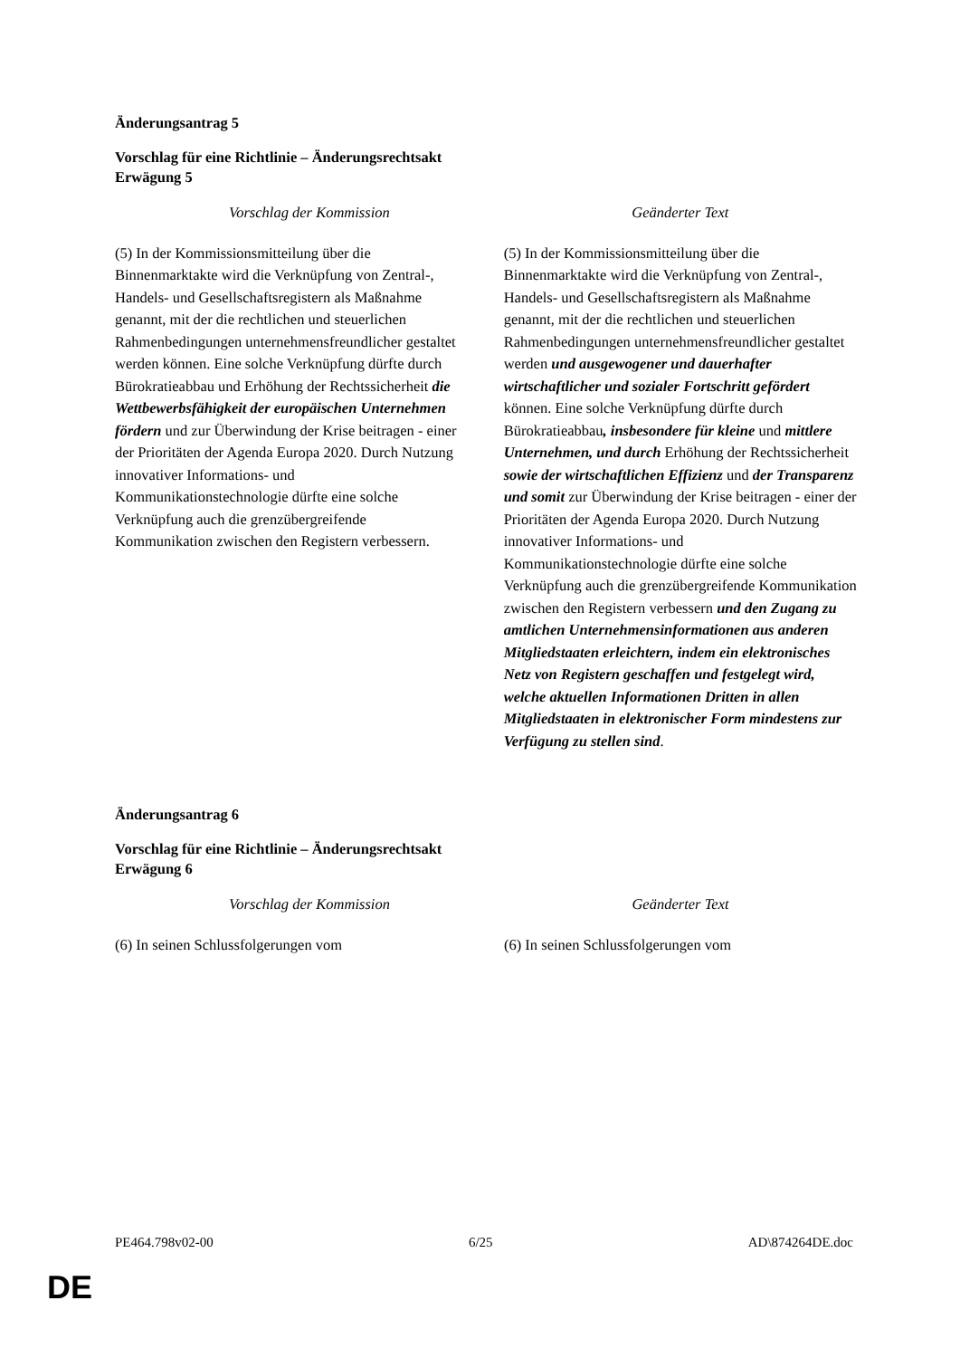Änderungsantrag 5
Vorschlag für eine Richtlinie – Änderungsrechtsakt
Erwägung 5
| Vorschlag der Kommission | Geänderter Text |
| --- | --- |
| (5) In der Kommissionsmitteilung über die Binnenmarktakte wird die Verknüpfung von Zentral-, Handels- und Gesellschaftsregistern als Maßnahme genannt, mit der die rechtlichen und steuerlichen Rahmenbedingungen unternehmensfreundlicher gestaltet werden können. Eine solche Verknüpfung dürfte durch Bürokratieabbau und Erhöhung der Rechtssicherheit die Wettbewerbsfähigkeit der europäischen Unternehmen fördern und zur Überwindung der Krise beitragen - einer der Prioritäten der Agenda Europa 2020. Durch Nutzung innovativer Informations- und Kommunikationstechnologie dürfte eine solche Verknüpfung auch die grenzübergreifende Kommunikation zwischen den Registern verbessern. | (5) In der Kommissionsmitteilung über die Binnenmarktakte wird die Verknüpfung von Zentral-, Handels- und Gesellschaftsregistern als Maßnahme genannt, mit der die rechtlichen und steuerlichen Rahmenbedingungen unternehmensfreundlicher gestaltet werden und ausgewogener und dauerhafter wirtschaftlicher und sozialer Fortschritt gefördert können. Eine solche Verknüpfung dürfte durch Bürokratieabbau , insbesondere für kleine und mittlere Unternehmen, und durch Erhöhung der Rechtssicherheit sowie der wirtschaftlichen Effizienz und der Transparenz und somit zur Überwindung der Krise beitragen - einer der Prioritäten der Agenda Europa 2020. Durch Nutzung innovativer Informations- und Kommunikationstechnologie dürfte eine solche Verknüpfung auch die grenzübergreifende Kommunikation zwischen den Registern verbessern und den Zugang zu amtlichen Unternehmensinformationen aus anderen Mitgliedstaaten erleichtern, indem ein elektronisches Netz von Registern geschaffen und festgelegt wird, welche aktuellen Informationen Dritten in allen Mitgliedstaaten in elektronischer Form mindestens zur Verfügung zu stellen sind . |
Änderungsantrag 6
Vorschlag für eine Richtlinie – Änderungsrechtsakt
Erwägung 6
| Vorschlag der Kommission | Geänderter Text |
| --- | --- |
| (6) In seinen Schlussfolgerungen vom | (6) In seinen Schlussfolgerungen vom |
PE464.798v02-00 6/25 AD\874264DE.doc
DE